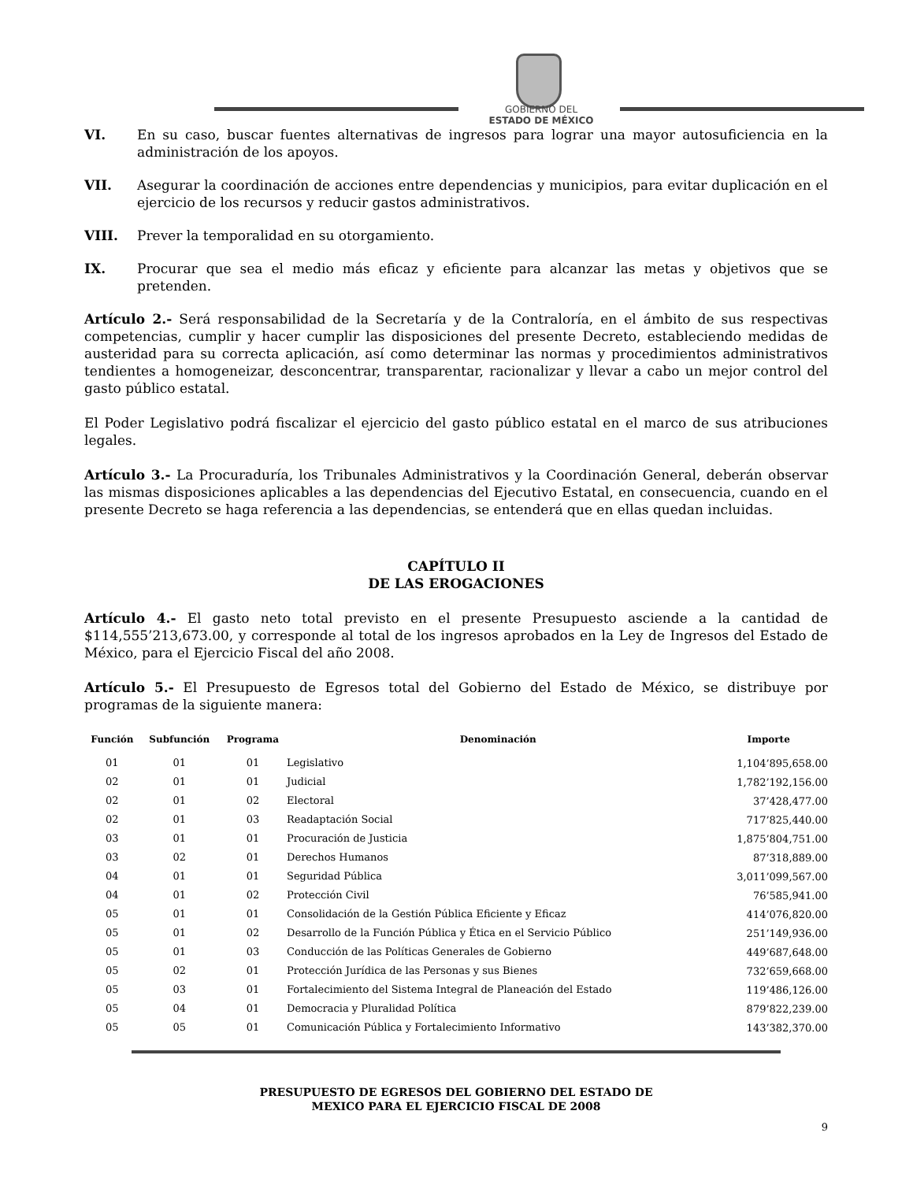GOBIERNO DEL
ESTADO DE MÉXICO
VI. En su caso, buscar fuentes alternativas de ingresos para lograr una mayor autosuficiencia en la administración de los apoyos.
VII. Asegurar la coordinación de acciones entre dependencias y municipios, para evitar duplicación en el ejercicio de los recursos y reducir gastos administrativos.
VIII. Prever la temporalidad en su otorgamiento.
IX. Procurar que sea el medio más eficaz y eficiente para alcanzar las metas y objetivos que se pretenden.
Artículo 2.- Será responsabilidad de la Secretaría y de la Contraloría, en el ámbito de sus respectivas competencias, cumplir y hacer cumplir las disposiciones del presente Decreto, estableciendo medidas de austeridad para su correcta aplicación, así como determinar las normas y procedimientos administrativos tendientes a homogeneizar, desconcentrar, transparentar, racionalizar y llevar a cabo un mejor control del gasto público estatal.
El Poder Legislativo podrá fiscalizar el ejercicio del gasto público estatal en el marco de sus atribuciones legales.
Artículo 3.- La Procuraduría, los Tribunales Administrativos y la Coordinación General, deberán observar las mismas disposiciones aplicables a las dependencias del Ejecutivo Estatal, en consecuencia, cuando en el presente Decreto se haga referencia a las dependencias, se entenderá que en ellas quedan incluidas.
CAPÍTULO II
DE LAS EROGACIONES
Artículo 4.- El gasto neto total previsto en el presente Presupuesto asciende a la cantidad de $114,555’213,673.00, y corresponde al total de los ingresos aprobados en la Ley de Ingresos del Estado de México, para el Ejercicio Fiscal del año 2008.
Artículo 5.- El Presupuesto de Egresos total del Gobierno del Estado de México, se distribuye por programas de la siguiente manera:
| Función | Subfunción | Programa | Denominación | Importe |
| --- | --- | --- | --- | --- |
| 01 | 01 | 01 | Legislativo | 1,104’895,658.00 |
| 02 | 01 | 01 | Judicial | 1,782’192,156.00 |
| 02 | 01 | 02 | Electoral | 37’428,477.00 |
| 02 | 01 | 03 | Readaptación Social | 717’825,440.00 |
| 03 | 01 | 01 | Procuración de Justicia | 1,875’804,751.00 |
| 03 | 02 | 01 | Derechos Humanos | 87’318,889.00 |
| 04 | 01 | 01 | Seguridad Pública | 3,011’099,567.00 |
| 04 | 01 | 02 | Protección Civil | 76’585,941.00 |
| 05 | 01 | 01 | Consolidación de la Gestión Pública Eficiente y Eficaz | 414’076,820.00 |
| 05 | 01 | 02 | Desarrollo de la Función Pública y Ética en el Servicio Público | 251’149,936.00 |
| 05 | 01 | 03 | Conducción de las Políticas Generales de Gobierno | 449’687,648.00 |
| 05 | 02 | 01 | Protección Jurídica de las Personas y sus Bienes | 732’659,668.00 |
| 05 | 03 | 01 | Fortalecimiento del Sistema Integral de Planeación del Estado | 119’486,126.00 |
| 05 | 04 | 01 | Democracia y Pluralidad Política | 879’822,239.00 |
| 05 | 05 | 01 | Comunicación Pública y Fortalecimiento Informativo | 143’382,370.00 |
PRESUPUESTO DE EGRESOS DEL GOBIERNO DEL ESTADO DE
MEXICO PARA EL EJERCICIO FISCAL DE 2008
9